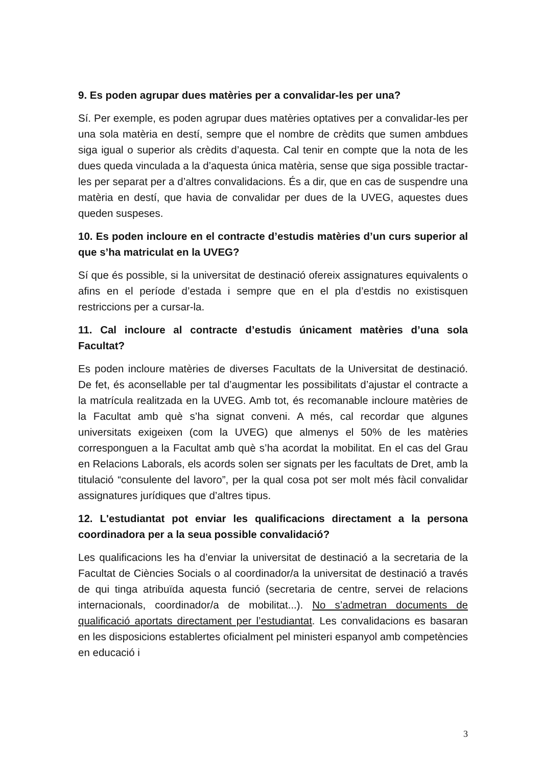9. Es poden agrupar dues matèries per a convalidar-les per una?
Sí. Per exemple, es poden agrupar dues matèries optatives per a convalidar-les per una sola matèria en destí, sempre que el nombre de crèdits que sumen ambdues siga igual o superior als crèdits d’aquesta. Cal tenir en compte que la nota de les dues queda vinculada a la d’aquesta única matèria, sense que siga possible tractar-les per separat per a d’altres convalidacions. És a dir, que en cas de suspendre una matèria en destí, que havia de convalidar per dues de la UVEG, aquestes dues queden suspeses.
10. Es poden incloure en el contracte d’estudis matèries d’un curs superior al que s’ha matriculat en la UVEG?
Sí que és possible, si la universitat de destinació ofereix assignatures equivalents o afins en el període d’estada i sempre que en el pla d’estdis no existisquen restriccions per a cursar-la.
11. Cal incloure al contracte d’estudis únicament matèries d’una sola Facultat?
Es poden incloure matèries de diverses Facultats de la Universitat de destinació. De fet, és aconsellable per tal d’augmentar les possibilitats d’ajustar el contracte a la matrícula realitzada en la UVEG. Amb tot, és recomanable incloure matèries de la Facultat amb què s’ha signat conveni. A més, cal recordar que algunes universitats exigeixen (com la UVEG) que almenys el 50% de les matèries corresponguen a la Facultat amb què s’ha acordat la mobilitat. En el cas del Grau en Relacions Laborals, els acords solen ser signats per les facultats de Dret, amb la titulació “consulente del lavoro”, per la qual cosa pot ser molt més fàcil convalidar assignatures jurídiques que d’altres tipus.
12. L'estudiantat pot enviar les qualificacions directament a la persona coordinadora per a la seua possible convalidació?
Les qualificacions les ha d’enviar la universitat de destinació a la secretaria de la Facultat de Ciències Socials o al coordinador/a la universitat de destinació a través de qui tinga atribuïda aquesta funció (secretaria de centre, servei de relacions internacionals, coordinador/a de mobilitat...). No s’admetran documents de qualificació aportats directament per l’estudiantat. Les convalidacions es basaran en les disposicions establertes oficialment pel ministeri espanyol amb competències en educació i
3